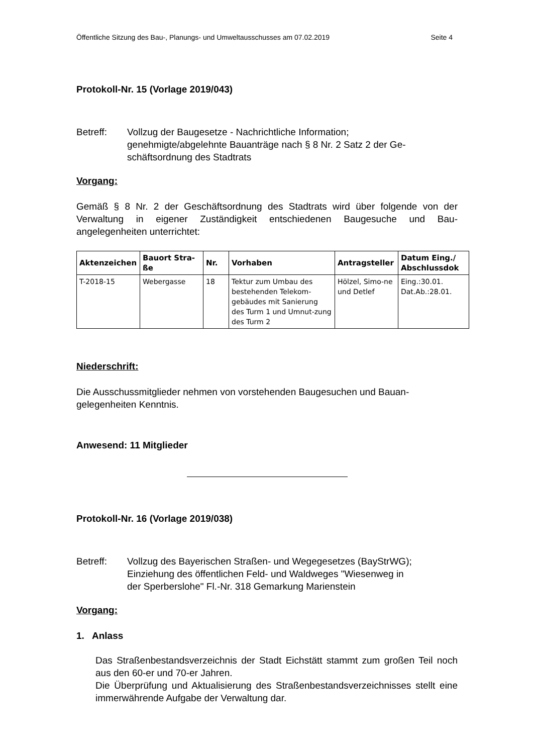Öffentliche Sitzung des Bau-, Planungs- und Umweltausschusses am 07.02.2019 Seite 4
Protokoll-Nr. 15 (Vorlage 2019/043)
Betreff: Vollzug der Baugesetze - Nachrichtliche Information;
genehmigte/abgelehnte Bauanträge nach § 8 Nr. 2 Satz 2 der Ge-
schäftsordnung des Stadtrats
Vorgang:
Gemäß § 8 Nr. 2 der Geschäftsordnung des Stadtrats wird über folgende von der Verwaltung in eigener Zuständigkeit entschiedenen Baugesuche und Bau-angelegenheiten unterrichtet:
| Aktenzeichen | Bauort Stra- ße | Nr. | Vorhaben | Antragsteller | Datum Eing./ Abschlussdok |
| --- | --- | --- | --- | --- | --- |
| T-2018-15 | Webergasse | 18 | Tektur zum Umbau des bestehenden Telekom-gebäudes mit Sanierung des Turm 1 und Umnut-zung des Turm 2 | Hölzel, Simo-ne und Detlef | Eing.:30.01. Dat.Ab.:28.01. |
Niederschrift:
Die Ausschussmitglieder nehmen von vorstehenden Baugesuchen und Bauan-gelegenheiten Kenntnis.
Anwesend: 11 Mitglieder
Protokoll-Nr. 16 (Vorlage 2019/038)
Betreff: Vollzug des Bayerischen Straßen- und Wegegesetzes (BayStrWG);
Einziehung des öffentlichen Feld- und Waldweges "Wiesenweg in
der Sperberslohe" Fl.-Nr. 318 Gemarkung Marienstein
Vorgang:
1. Anlass
Das Straßenbestandsverzeichnis der Stadt Eichstätt stammt zum großen Teil noch aus den 60-er und 70-er Jahren.
Die Überprüfung und Aktualisierung des Straßenbestandsverzeichnisses stellt eine immerwährende Aufgabe der Verwaltung dar.